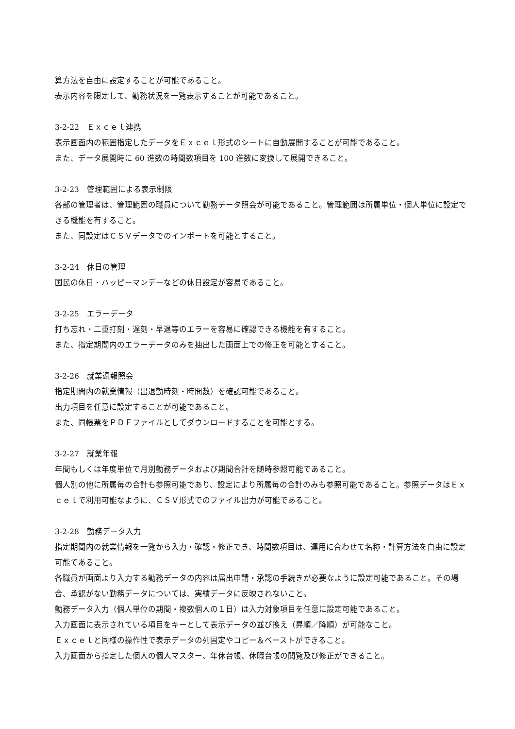算方法を自由に設定することが可能であること。
表示内容を限定して、勤務状況を一覧表示することが可能であること。
3-2-22　Ｅｘｃｅｌ連携
表示画面内の範囲指定したデータをＥｘｃｅｌ形式のシートに自動展開することが可能であること。
また、データ展開時に 60 進数の時間数項目を 100 進数に変換して展開できること。
3-2-23　管理範囲による表示制限
各部の管理者は、管理範囲の職員について勤務データ照会が可能であること。管理範囲は所属単位・個人単位に設定できる機能を有すること。
また、同設定はＣＳＶデータでのインポートを可能とすること。
3-2-24　休日の管理
国民の休日・ハッピーマンデーなどの休日設定が容易であること。
3-2-25　エラーデータ
打ち忘れ・二重打刻・遅刻・早退等のエラーを容易に確認できる機能を有すること。
また、指定期間内のエラーデータのみを抽出した画面上での修正を可能とすること。
3-2-26　就業週報照会
指定期間内の就業情報（出退勤時刻・時間数）を確認可能であること。
出力項目を任意に設定することが可能であること。
また、同帳票をＰＤＦファイルとしてダウンロードすることを可能とする。
3-2-27　就業年報
年間もしくは年度単位で月別勤務データおよび期間合計を随時参照可能であること。
個人別の他に所属毎の合計も参照可能であり、設定により所属毎の合計のみも参照可能であること。参照データはＥｘｃｅｌで利用可能なように、ＣＳＶ形式でのファイル出力が可能であること。
3-2-28　勤務データ入力
指定期間内の就業情報を一覧から入力・確認・修正でき、時間数項目は、運用に合わせて名称・計算方法を自由に設定可能であること。
各職員が画面より入力する勤務データの内容は届出申請・承認の手続きが必要なように設定可能であること。その場合、承認がない勤務データについては、実績データに反映されないこと。
勤務データ入力（個人単位の期間・複数個人の１日）は入力対象項目を任意に設定可能であること。
入力画面に表示されている項目をキーとして表示データの並び換え（昇順／降順）が可能なこと。
Ｅｘｃｅｌと同様の操作性で表示データの列固定やコピー＆ペーストができること。
入力画面から指定した個人の個人マスター、年休台帳、休暇台帳の閲覧及び修正ができること。